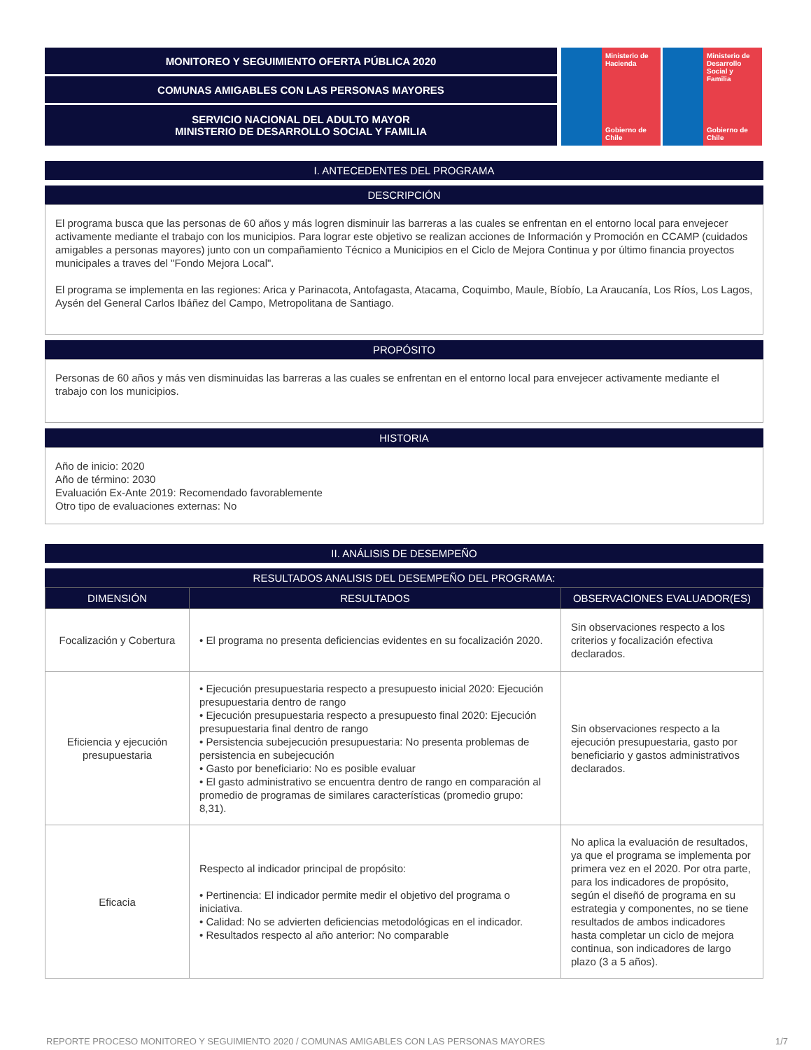MONITOREO Y SEGUIMIENTO OFERTA PÚBLICA 2020
COMUNAS AMIGABLES CON LAS PERSONAS MAYORES
SERVICIO NACIONAL DEL ADULTO MAYOR
MINISTERIO DE DESARROLLO SOCIAL Y FAMILIA
Ministerio de Hacienda
Gobierno de Chile
Ministerio de Desarrollo Social y Familia
Gobierno de Chile
I. ANTECEDENTES DEL PROGRAMA
DESCRIPCIÓN
El programa busca que las personas de 60 años y más logren disminuir las barreras a las cuales se enfrentan en el entorno local para envejecer activamente mediante el trabajo con los municipios. Para lograr este objetivo se realizan acciones de Información y Promoción en CCAMP (cuidados amigables a personas mayores) junto con un compañamiento Técnico a Municipios en el Ciclo de Mejora Continua y por último financia proyectos municipales a traves del "Fondo Mejora Local".
El programa se implementa en las regiones: Arica y Parinacota, Antofagasta, Atacama, Coquimbo, Maule, Bíobío, La Araucanía, Los Ríos, Los Lagos, Aysén del General Carlos Ibáñez del Campo, Metropolitana de Santiago.
PROPÓSITO
Personas de 60 años y más ven disminuidas las barreras a las cuales se enfrentan en el entorno local para envejecer activamente mediante el trabajo con los municipios.
HISTORIA
Año de inicio: 2020
Año de término: 2030
Evaluación Ex-Ante 2019: Recomendado favorablemente
Otro tipo de evaluaciones externas: No
II. ANÁLISIS DE DESEMPEÑO
RESULTADOS ANALISIS DEL DESEMPEÑO DEL PROGRAMA:
| DIMENSIÓN | RESULTADOS | OBSERVACIONES EVALUADOR(ES) |
| --- | --- | --- |
| Focalización y Cobertura | • El programa no presenta deficiencias evidentes en su focalización 2020. | Sin observaciones respecto a los criterios y focalización efectiva declarados. |
| Eficiencia y ejecución presupuestaria | • Ejecución presupuestaria respecto a presupuesto inicial 2020: Ejecución presupuestaria dentro de rango • Ejecución presupuestaria respecto a presupuesto final 2020: Ejecución presupuestaria final dentro de rango • Persistencia subejecución presupuestaria: No presenta problemas de persistencia en subejecución • Gasto por beneficiario: No es posible evaluar • El gasto administrativo se encuentra dentro de rango en comparación al promedio de programas de similares características (promedio grupo: 8,31). | Sin observaciones respecto a la ejecución presupuestaria, gasto por beneficiario y gastos administrativos declarados. |
| Eficacia | Respecto al indicador principal de propósito: • Pertinencia: El indicador permite medir el objetivo del programa o iniciativa. • Calidad: No se advierten deficiencias metodológicas en el indicador. • Resultados respecto al año anterior: No comparable | No aplica la evaluación de resultados, ya que el programa se implementa por primera vez en el 2020. Por otra parte, para los indicadores de propósito, según el diseñó de programa en su estrategia y componentes, no se tiene resultados de ambos indicadores hasta completar un ciclo de mejora continua, son indicadores de largo plazo (3 a 5 años). |
REPORTE PROCESO MONITOREO Y SEGUIMIENTO 2020 / COMUNAS AMIGABLES CON LAS PERSONAS MAYORES 1/7